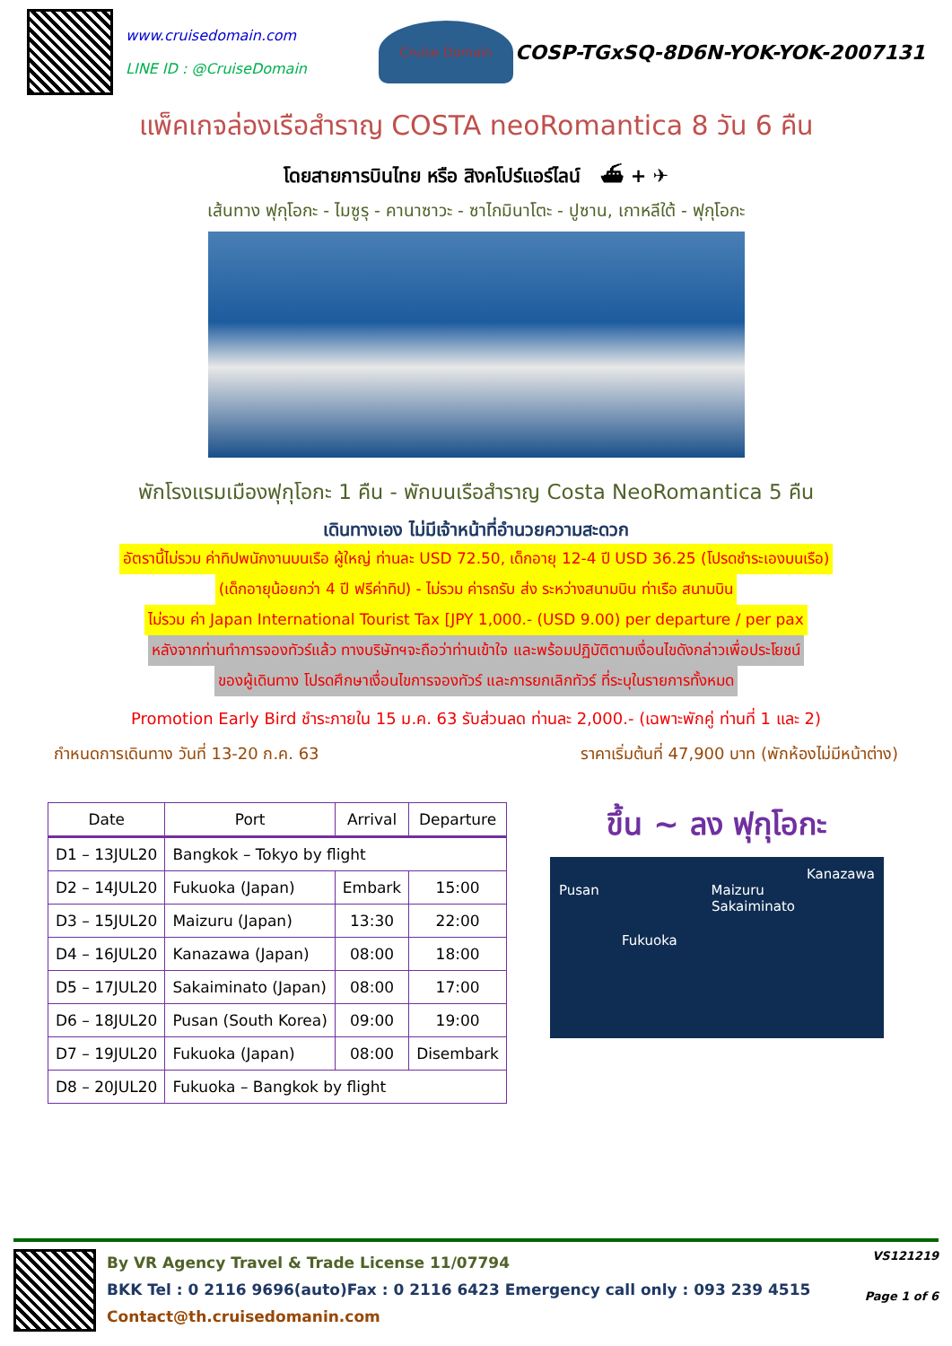www.cruisedomain.com
LINE ID : @CruiseDomain
Cruise Domain
COSP-TGxSQ-8D6N-YOK-YOK-2007131
แพ็คเกจล่องเรือสำราญ COSTA neoRomantica 8 วัน 6 คืน
โดยสายการบินไทย หรือ สิงคโปร์แอร์ไลน์ ⛴ + ✈
เส้นทาง ฟุกุโอกะ - ไมซูรุ - คานาซาวะ - ซาไกมินาโตะ - ปูซาน, เกาหลีใต้ - ฟุกุโอกะ
พักโรงแรมเมืองฟุกุโอกะ 1 คืน - พักบนเรือสำราญ Costa NeoRomantica 5 คืน
เดินทางเอง ไม่มีเจ้าหน้าที่อำนวยความสะดวก
อัตรานี้ไม่รวม ค่าทิปพนักงานบนเรือ ผู้ใหญ่ ท่านละ USD 72.50, เด็กอายุ 12-4 ปี USD 36.25 (โปรดชำระเองบนเรือ)
(เด็กอายุน้อยกว่า 4 ปี ฟรีค่าทิป) - ไม่รวม ค่ารถรับ ส่ง ระหว่างสนามบิน ท่าเรือ สนามบิน
ไม่รวม ค่า Japan International Tourist Tax [JPY 1,000.- (USD 9.00) per departure / per pax
หลังจากท่านทำการจองทัวร์แล้ว ทางบริษัทฯจะถือว่าท่านเข้าใจ และพร้อมปฏิบัติตามเงื่อนไขดังกล่าวเพื่อประโยชน์
ของผู้เดินทาง โปรดศึกษาเงื่อนไขการจองทัวร์ และการยกเลิกทัวร์ ที่ระบุในรายการทั้งหมด
Promotion Early Bird ชำระภายใน 15 ม.ค. 63 รับส่วนลด ท่านละ 2,000.- (เฉพาะพักคู่ ท่านที่ 1 และ 2)
กำหนดการเดินทาง วันที่ 13-20 ก.ค. 63 ราคาเริ่มต้นที่ 47,900 บาท (พักห้องไม่มีหน้าต่าง)
| Date | Port | Arrival | Departure |
| --- | --- | --- | --- |
| D1 – 13JUL20 | Bangkok – Tokyo by flight | | |
| D2 – 14JUL20 | Fukuoka (Japan) | Embark | 15:00 |
| D3 – 15JUL20 | Maizuru (Japan) | 13:30 | 22:00 |
| D4 – 16JUL20 | Kanazawa (Japan) | 08:00 | 18:00 |
| D5 – 17JUL20 | Sakaiminato (Japan) | 08:00 | 17:00 |
| D6 – 18JUL20 | Pusan (South Korea) | 09:00 | 19:00 |
| D7 – 19JUL20 | Fukuoka (Japan) | 08:00 | Disembark |
| D8 – 20JUL20 | Fukuoka – Bangkok by flight | | |
ขึ้น ~ ลง ฟุกุโอกะ
Kanazawa
Pusan Maizuru
Sakaiminato
Fukuoka
By VR Agency Travel & Trade License 11/07794
BKK Tel : 0 2116 9696(auto)Fax : 0 2116 6423 Emergency call only : 093 239 4515
Contact@th.cruisedomanin.com
VS121219
Page 1 of 6